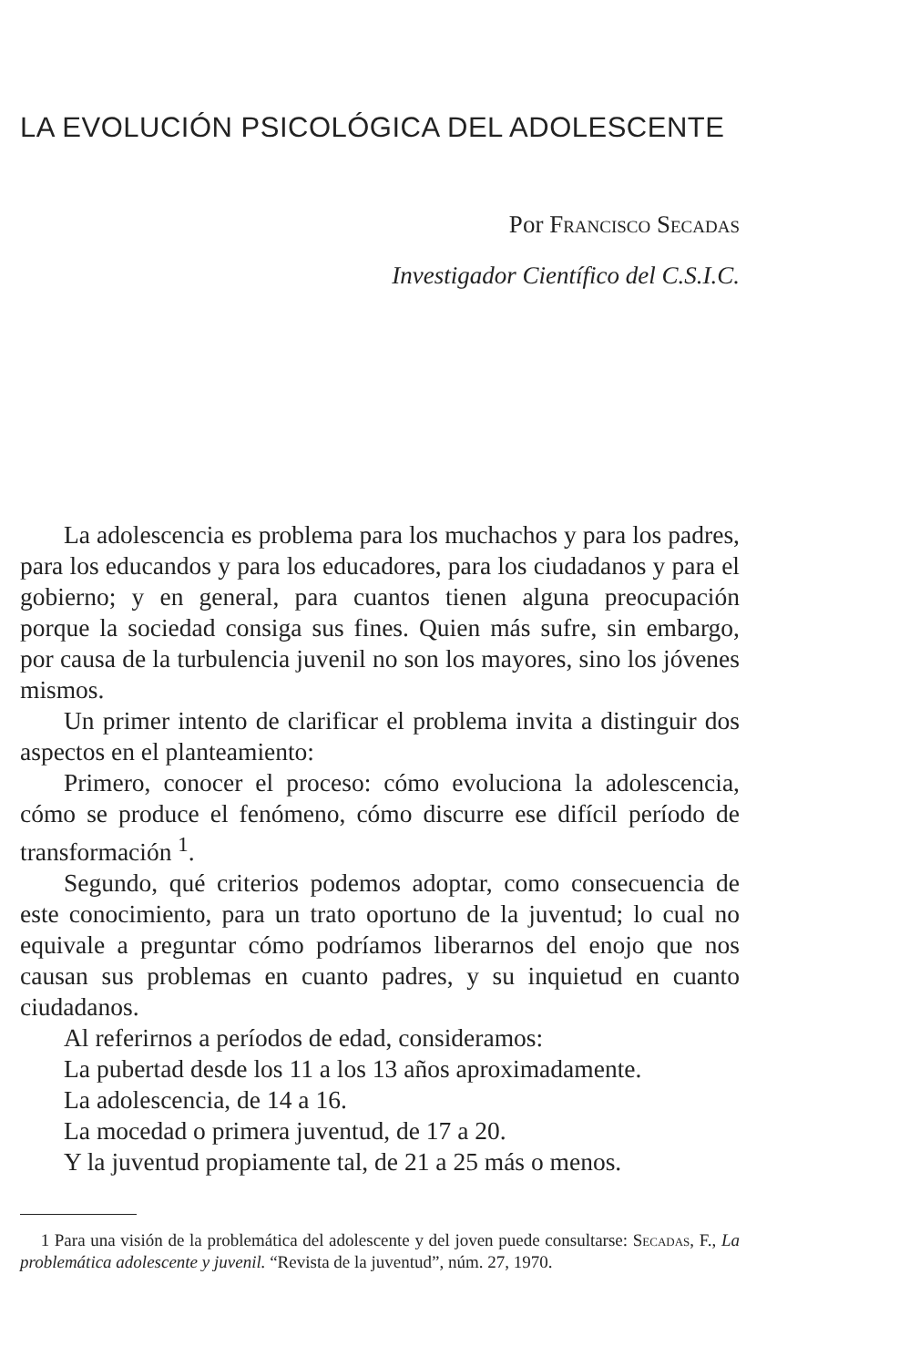LA EVOLUCIÓN PSICOLÓGICA DEL ADOLESCENTE
Por Francisco Secadas
Investigador Científico del C.S.I.C.
La adolescencia es problema para los muchachos y para los padres, para los educandos y para los educadores, para los ciudadanos y para el gobierno; y en general, para cuantos tienen alguna preocupación porque la sociedad consiga sus fines. Quien más sufre, sin embargo, por causa de la turbulencia juvenil no son los mayores, sino los jóvenes mismos.
Un primer intento de clarificar el problema invita a distinguir dos aspectos en el planteamiento:
Primero, conocer el proceso: cómo evoluciona la adolescencia, cómo se produce el fenómeno, cómo discurre ese difícil período de transformación <sup>1</sup>.
Segundo, qué criterios podemos adoptar, como consecuencia de este conocimiento, para un trato oportuno de la juventud; lo cual no equivale a preguntar cómo podríamos liberarnos del enojo que nos causan sus problemas en cuanto padres, y su inquietud en cuanto ciudadanos.
Al referirnos a períodos de edad, consideramos:
La pubertad desde los 11 a los 13 años aproximadamente.
La adolescencia, de 14 a 16.
La mocedad o primera juventud, de 17 a 20.
Y la juventud propiamente tal, de 21 a 25 más o menos.
1 Para una visión de la problemática del adolescente y del joven puede consultarse: Secadas, F., La problemática adolescente y juvenil. “Revista de la juventud”, núm. 27, 1970.